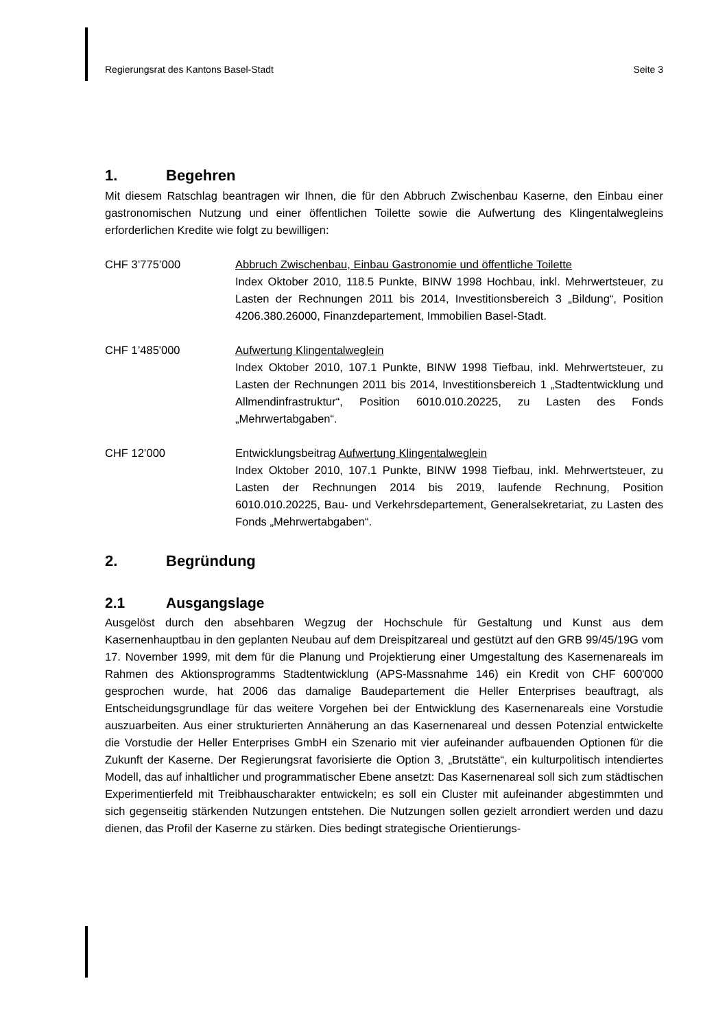Regierungsrat des Kantons Basel-Stadt Seite 3
1. Begehren
Mit diesem Ratschlag beantragen wir Ihnen, die für den Abbruch Zwischenbau Kaserne, den Einbau einer gastronomischen Nutzung und einer öffentlichen Toilette sowie die Aufwertung des Klingentalwegleins erforderlichen Kredite wie folgt zu bewilligen:
CHF 3’775’000 Abbruch Zwischenbau, Einbau Gastronomie und öffentliche Toilette
Index Oktober 2010, 118.5 Punkte, BINW 1998 Hochbau, inkl. Mehrwertsteuer, zu Lasten der Rechnungen 2011 bis 2014, Investitionsbereich 3 „Bildung“, Position 4206.380.26000, Finanzdepartement, Immobilien Basel-Stadt.
CHF 1’485'000 Aufwertung Klingentalweglein
Index Oktober 2010, 107.1 Punkte, BINW 1998 Tiefbau, inkl. Mehrwertsteuer, zu Lasten der Rechnungen 2011 bis 2014, Investitionsbereich 1 „Stadtentwicklung und Allmendinfrastruktur“, Position 6010.010.20225, zu Lasten des Fonds „Mehrwertabgaben“.
CHF 12’000 Entwicklungsbeitrag Aufwertung Klingentalweglein
Index Oktober 2010, 107.1 Punkte, BINW 1998 Tiefbau, inkl. Mehrwertsteuer, zu Lasten der Rechnungen 2014 bis 2019, laufende Rechnung, Position 6010.010.20225, Bau- und Verkehrsdepartement, Generalsekretariat, zu Lasten des Fonds „Mehrwertabgaben“.
2. Begründung
2.1 Ausgangslage
Ausgelöst durch den absehbaren Wegzug der Hochschule für Gestaltung und Kunst aus dem Kasernenhauptbau in den geplanten Neubau auf dem Dreispitzareal und gestützt auf den GRB 99/45/19G vom 17. November 1999, mit dem für die Planung und Projektierung einer Umgestaltung des Kasernenareals im Rahmen des Aktionsprogramms Stadtentwicklung (APS-Massnahme 146) ein Kredit von CHF 600'000 gesprochen wurde, hat 2006 das damalige Baudepartement die Heller Enterprises beauftragt, als Entscheidungsgrundlage für das weitere Vorgehen bei der Entwicklung des Kasernenareals eine Vorstudie auszuarbeiten. Aus einer strukturierten Annäherung an das Kasernenareal und dessen Potenzial entwickelte die Vorstudie der Heller Enterprises GmbH ein Szenario mit vier aufeinander aufbauenden Optionen für die Zukunft der Kaserne. Der Regierungsrat favorisierte die Option 3, „Brutstätte“, ein kulturpolitisch intendiertes Modell, das auf inhaltlicher und programmatischer Ebene ansetzt: Das Kasernenareal soll sich zum städtischen Experimentierfeld mit Treibhauscharakter entwickeln; es soll ein Cluster mit aufeinander abgestimmten und sich gegenseitig stärkenden Nutzungen entstehen. Die Nutzungen sollen gezielt arrondiert werden und dazu dienen, das Profil der Kaserne zu stärken. Dies bedingt strategische Orientierungs-